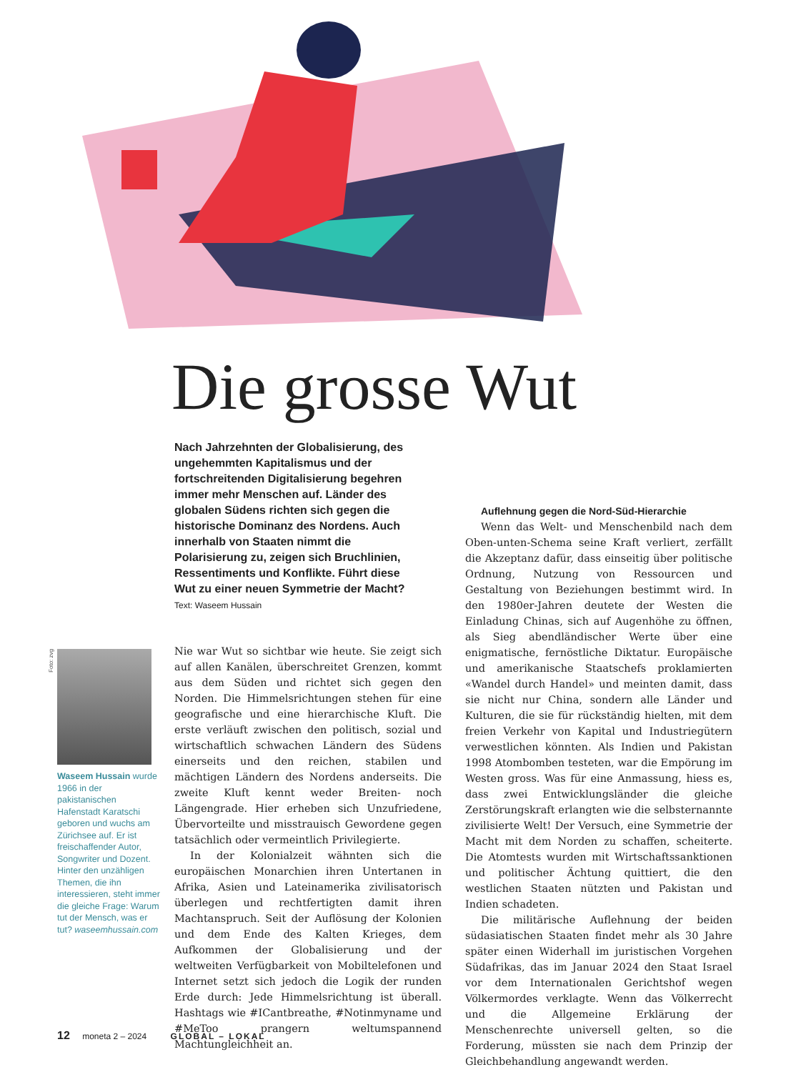Die grosse Wut
Nach Jahrzehnten der Globalisierung, des ungehemmten Kapitalismus und der fortschreitenden Digitalisierung begehren immer mehr Menschen auf. Länder des globalen Südens richten sich gegen die historische Dominanz des Nordens. Auch innerhalb von Staaten nimmt die Polarisierung zu, zeigen sich Bruchlinien, Ressentiments und Konflikte. Führt diese Wut zu einer neuen Symmetrie der Macht? Text: Waseem Hussain
Foto: zvg
Waseem Hussain wurde 1966 in der pakistanischen Hafenstadt Karatschi geboren und wuchs am Zürichsee auf. Er ist freischaffender Autor, Songwriter und Dozent. Hinter den unzähligen Themen, die ihn interessieren, steht immer die gleiche Frage: Warum tut der Mensch, was er tut? waseemhussain.com
Nie war Wut so sichtbar wie heute. Sie zeigt sich auf allen Kanälen, überschreitet Grenzen, kommt aus dem Süden und richtet sich gegen den Norden. Die Himmelsrichtungen stehen für eine geografische und eine hierarchische Kluft. Die erste verläuft zwischen den politisch, sozial und wirtschaftlich schwachen Ländern des Südens einerseits und den reichen, stabilen und mächtigen Ländern des Nordens anderseits. Die zweite Kluft kennt weder Breiten- noch Längengrade. Hier erheben sich Unzufriedene, Übervorteilte und misstrauisch Gewordene gegen tatsächlich oder vermeintlich Privilegierte.
In der Kolonialzeit wähnten sich die europäischen Monarchien ihren Untertanen in Afrika, Asien und Lateinamerika zivilisatorisch überlegen und rechtfertigten damit ihren Machtanspruch. Seit der Auflösung der Kolonien und dem Ende des Kalten Krieges, dem Aufkommen der Globalisierung und der weltweiten Verfügbarkeit von Mobiltelefonen und Internet setzt sich jedoch die Logik der runden Erde durch: Jede Himmelsrichtung ist überall. Hashtags wie #ICantbreathe, #Notinmyname und #MeToo prangern weltumspannend Machtungleichheit an.
Auflehnung gegen die Nord-Süd-Hierarchie
Wenn das Welt- und Menschenbild nach dem Oben-unten-Schema seine Kraft verliert, zerfällt die Akzeptanz dafür, dass einseitig über politische Ordnung, Nutzung von Ressourcen und Gestaltung von Beziehungen bestimmt wird. In den 1980er-Jahren deutete der Westen die Einladung Chinas, sich auf Augenhöhe zu öffnen, als Sieg abendländischer Werte über eine enigmatische, fernöstliche Diktatur. Europäische und amerikanische Staatschefs proklamierten «Wandel durch Handel» und meinten damit, dass sie nicht nur China, sondern alle Länder und Kulturen, die sie für rückständig hielten, mit dem freien Verkehr von Kapital und Industriegütern verwestlichen könnten. Als Indien und Pakistan 1998 Atombomben testeten, war die Empörung im Westen gross. Was für eine Anmassung, hiess es, dass zwei Entwicklungsländer die gleiche Zerstörungskraft erlangten wie die selbsternannte zivilisierte Welt! Der Versuch, eine Symmetrie der Macht mit dem Norden zu schaffen, scheiterte. Die Atomtests wurden mit Wirtschaftssanktionen und politischer Ächtung quittiert, die den westlichen Staaten nützten und Pakistan und Indien schadeten.
Die militärische Auflehnung der beiden südasiatischen Staaten findet mehr als 30 Jahre später einen Widerhall im juristischen Vorgehen Südafrikas, das im Januar 2024 den Staat Israel vor dem Internationalen Gerichtshof wegen Völkermordes verklagte. Wenn das Völkerrecht und die Allgemeine Erklärung der Menschenrechte universell gelten, so die Forderung, müssten sie nach dem Prinzip der Gleichbehandlung angewandt werden.
12 moneta 2 – 2024 GLOBAL – LOKAL